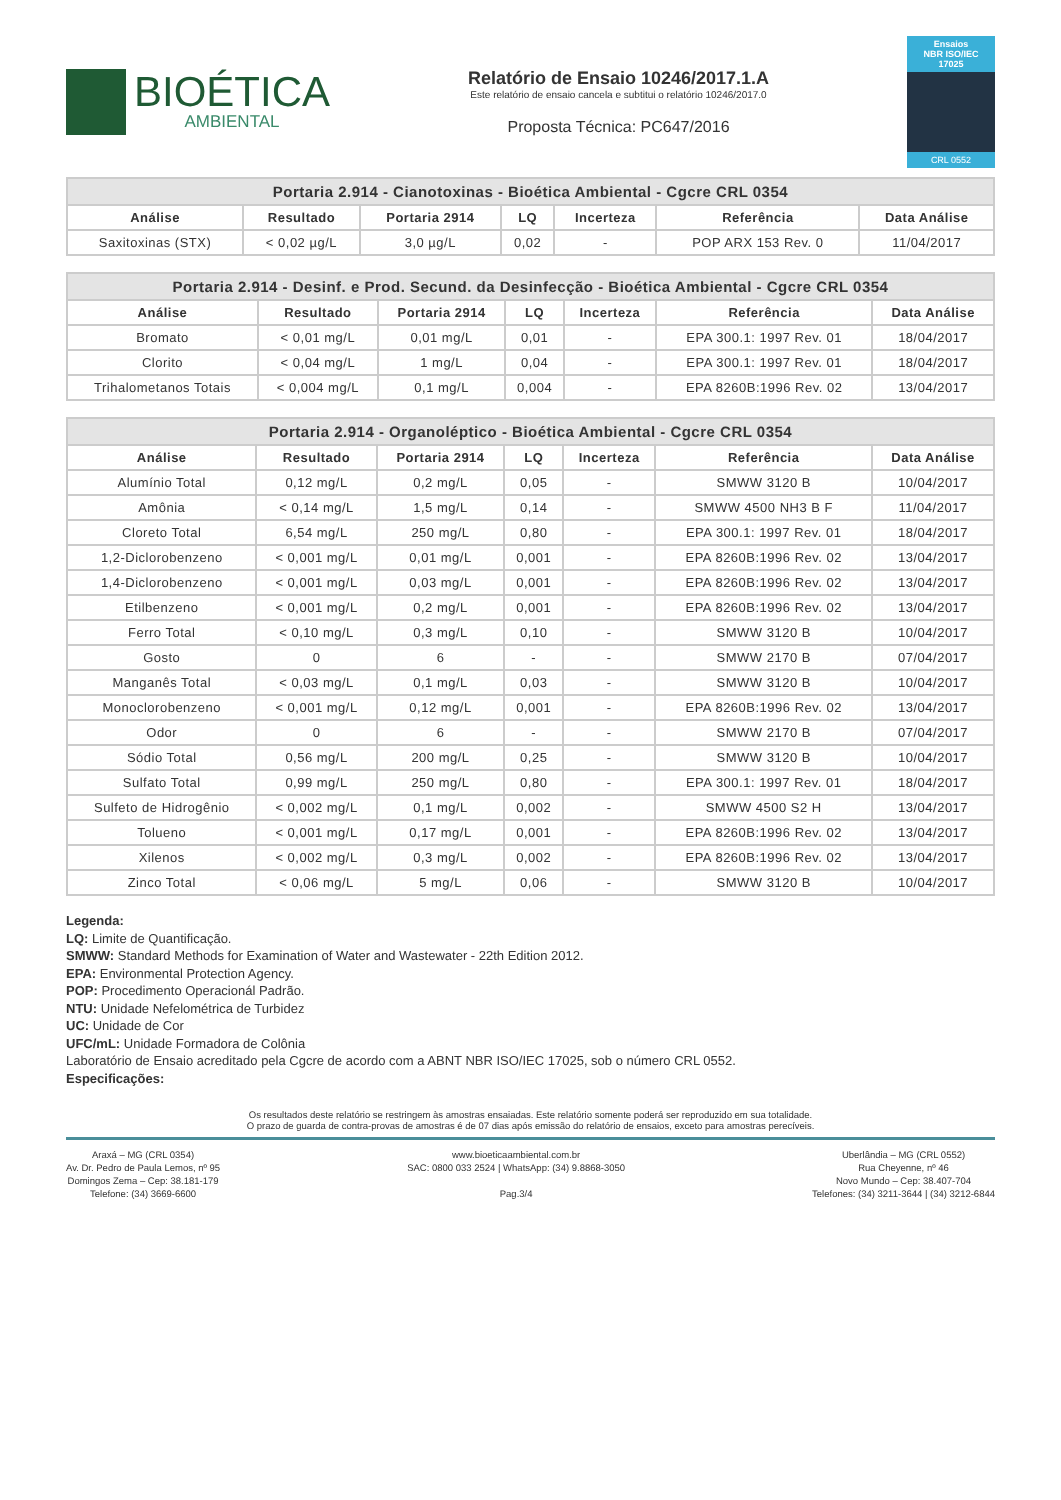BIOÉTICA
AMBIENTAL
Relatório de Ensaio 10246/2017.1.A
Este relatório de ensaio cancela e subtitui o relatório 10246/2017.0
Proposta Técnica: PC647/2016
Ensaios
NBR ISO/IEC
17025
CRL 0552
| Portaria 2.914 - Cianotoxinas - Bioética Ambiental - Cgcre CRL 0354 | | | | | | |
| --- | --- | --- | --- | --- | --- | --- |
| Análise | Resultado | Portaria 2914 | LQ | Incerteza | Referência | Data Análise |
| Saxitoxinas (STX) | < 0,02 µg/L | 3,0 µg/L | 0,02 | - | POP ARX 153 Rev. 0 | 11/04/2017 |
| Portaria 2.914 - Desinf. e Prod. Secund. da Desinfecção - Bioética Ambiental - Cgcre CRL 0354 | | | | | | |
| --- | --- | --- | --- | --- | --- | --- |
| Análise | Resultado | Portaria 2914 | LQ | Incerteza | Referência | Data Análise |
| Bromato | < 0,01 mg/L | 0,01 mg/L | 0,01 | - | EPA 300.1: 1997 Rev. 01 | 18/04/2017 |
| Clorito | < 0,04 mg/L | 1 mg/L | 0,04 | - | EPA 300.1: 1997 Rev. 01 | 18/04/2017 |
| Trihalometanos Totais | < 0,004 mg/L | 0,1 mg/L | 0,004 | - | EPA 8260B:1996 Rev. 02 | 13/04/2017 |
| Portaria 2.914 - Organoléptico - Bioética Ambiental - Cgcre CRL 0354 | | | | | | |
| --- | --- | --- | --- | --- | --- | --- |
| Análise | Resultado | Portaria 2914 | LQ | Incerteza | Referência | Data Análise |
| Alumínio Total | 0,12 mg/L | 0,2 mg/L | 0,05 | - | SMWW 3120 B | 10/04/2017 |
| Amônia | < 0,14 mg/L | 1,5 mg/L | 0,14 | - | SMWW 4500 NH3 B F | 11/04/2017 |
| Cloreto Total | 6,54 mg/L | 250 mg/L | 0,80 | - | EPA 300.1: 1997 Rev. 01 | 18/04/2017 |
| 1,2-Diclorobenzeno | < 0,001 mg/L | 0,01 mg/L | 0,001 | - | EPA 8260B:1996 Rev. 02 | 13/04/2017 |
| 1,4-Diclorobenzeno | < 0,001 mg/L | 0,03 mg/L | 0,001 | - | EPA 8260B:1996 Rev. 02 | 13/04/2017 |
| Etilbenzeno | < 0,001 mg/L | 0,2 mg/L | 0,001 | - | EPA 8260B:1996 Rev. 02 | 13/04/2017 |
| Ferro Total | < 0,10 mg/L | 0,3 mg/L | 0,10 | - | SMWW 3120 B | 10/04/2017 |
| Gosto | 0 | 6 | - | - | SMWW 2170 B | 07/04/2017 |
| Manganês Total | < 0,03 mg/L | 0,1 mg/L | 0,03 | - | SMWW 3120 B | 10/04/2017 |
| Monoclorobenzeno | < 0,001 mg/L | 0,12 mg/L | 0,001 | - | EPA 8260B:1996 Rev. 02 | 13/04/2017 |
| Odor | 0 | 6 | - | - | SMWW 2170 B | 07/04/2017 |
| Sódio Total | 0,56 mg/L | 200 mg/L | 0,25 | - | SMWW 3120 B | 10/04/2017 |
| Sulfato Total | 0,99 mg/L | 250 mg/L | 0,80 | - | EPA 300.1: 1997 Rev. 01 | 18/04/2017 |
| Sulfeto de Hidrogênio | < 0,002 mg/L | 0,1 mg/L | 0,002 | - | SMWW 4500 S2 H | 13/04/2017 |
| Tolueno | < 0,001 mg/L | 0,17 mg/L | 0,001 | - | EPA 8260B:1996 Rev. 02 | 13/04/2017 |
| Xilenos | < 0,002 mg/L | 0,3 mg/L | 0,002 | - | EPA 8260B:1996 Rev. 02 | 13/04/2017 |
| Zinco Total | < 0,06 mg/L | 5 mg/L | 0,06 | - | SMWW 3120 B | 10/04/2017 |
Legenda:
LQ: Limite de Quantificação.
SMWW: Standard Methods for Examination of Water and Wastewater - 22th Edition 2012.
EPA: Environmental Protection Agency.
POP: Procedimento Operacionál Padrão.
NTU: Unidade Nefelométrica de Turbidez
UC: Unidade de Cor
UFC/mL: Unidade Formadora de Colônia
Laboratório de Ensaio acreditado pela Cgcre de acordo com a ABNT NBR ISO/IEC 17025, sob o número CRL 0552.
Especificações:
Os resultados deste relatório se restringem às amostras ensaiadas. Este relatório somente poderá ser reproduzido em sua totalidade.
O prazo de guarda de contra-provas de amostras é de 07 dias após emissão do relatório de ensaios, exceto para amostras perecíveis.
Araxá – MG (CRL 0354)
Av. Dr. Pedro de Paula Lemos, nº 95
Domingos Zema – Cep: 38.181-179
Telefone: (34) 3669-6600
www.bioeticaambiental.com.br
SAC: 0800 033 2524 | WhatsApp: (34) 9.8868-3050
Pag.3/4
Uberlândia – MG (CRL 0552)
Rua Cheyenne, nº 46
Novo Mundo – Cep: 38.407-704
Telefones: (34) 3211-3644 | (34) 3212-6844